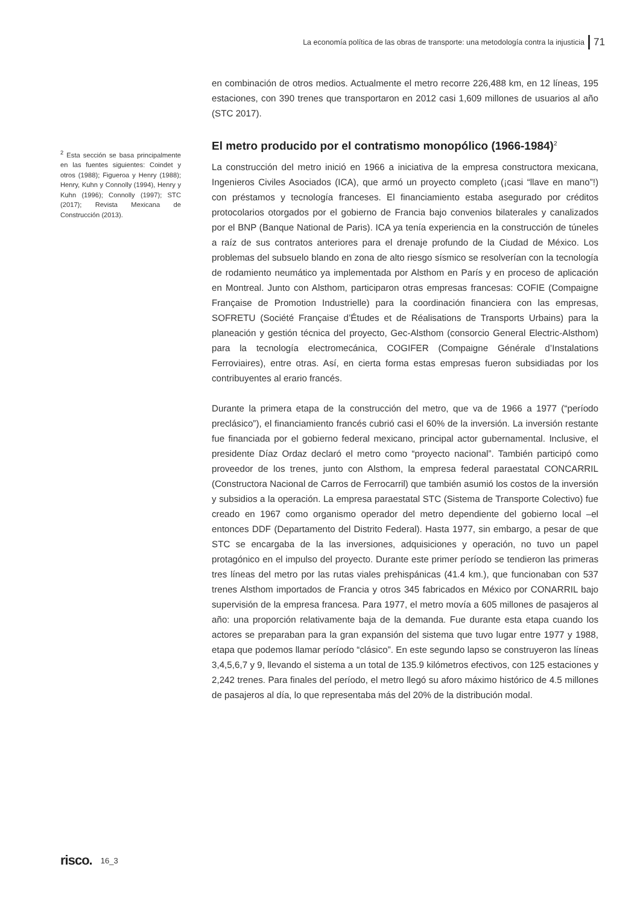La economía política de las obras de transporte: una metodología contra la injusticia 71
<sup>2</sup> Esta sección se basa principalmente en las fuentes siguientes: Coindet y otros (1988); Figueroa y Henry (1988); Henry, Kuhn y Connolly (1994), Henry y Kuhn (1996); Connolly (1997); STC (2017); Revista Mexicana de Construcción (2013).
en combinación de otros medios. Actualmente el metro recorre 226,488 km, en 12 líneas, 195 estaciones, con 390 trenes que transportaron en 2012 casi 1,609 millones de usuarios al año (STC 2017).
El metro producido por el contratismo monopólico (1966-1984)<sup>2</sup>
La construcción del metro inició en 1966 a iniciativa de la empresa constructora mexicana, Ingenieros Civiles Asociados (ICA), que armó un proyecto completo (¡casi “llave en mano”!) con préstamos y tecnología franceses. El financiamiento estaba asegurado por créditos protocolarios otorgados por el gobierno de Francia bajo convenios bilaterales y canalizados por el BNP (Banque National de Paris). ICA ya tenía experiencia en la construcción de túneles a raíz de sus contratos anteriores para el drenaje profundo de la Ciudad de México. Los problemas del subsuelo blando en zona de alto riesgo sísmico se resolverían con la tecnología de rodamiento neumático ya implementada por Alsthom en París y en proceso de aplicación en Montreal. Junto con Alsthom, participaron otras empresas francesas: COFIE (Compaigne Française de Promotion Industrielle) para la coordinación financiera con las empresas, SOFRETU (Société Française d’Études et de Réalisations de Transports Urbains) para la planeación y gestión técnica del proyecto, Gec-Alsthom (consorcio General Electric-Alsthom) para la tecnología electromecánica, COGIFER (Compaigne Générale d’Instalations Ferroviaires), entre otras. Así, en cierta forma estas empresas fueron subsidiadas por los contribuyentes al erario francés.
Durante la primera etapa de la construcción del metro, que va de 1966 a 1977 (“período preclásico”), el financiamiento francés cubrió casi el 60% de la inversión. La inversión restante fue financiada por el gobierno federal mexicano, principal actor gubernamental. Inclusive, el presidente Díaz Ordaz declaró el metro como “proyecto nacional”. También participó como proveedor de los trenes, junto con Alsthom, la empresa federal paraestatal CONCARRIL (Constructora Nacional de Carros de Ferrocarril) que también asumió los costos de la inversión y subsidios a la operación. La empresa paraestatal STC (Sistema de Transporte Colectivo) fue creado en 1967 como organismo operador del metro dependiente del gobierno local –el entonces DDF (Departamento del Distrito Federal). Hasta 1977, sin embargo, a pesar de que STC se encargaba de la las inversiones, adquisiciones y operación, no tuvo un papel protagónico en el impulso del proyecto. Durante este primer período se tendieron las primeras tres líneas del metro por las rutas viales prehispánicas (41.4 km.), que funcionaban con 537 trenes Alsthom importados de Francia y otros 345 fabricados en México por CONARRIL bajo supervisión de la empresa francesa. Para 1977, el metro movía a 605 millones de pasajeros al año: una proporción relativamente baja de la demanda. Fue durante esta etapa cuando los actores se preparaban para la gran expansión del sistema que tuvo lugar entre 1977 y 1988, etapa que podemos llamar período “clásico”. En este segundo lapso se construyeron las líneas 3,4,5,6,7 y 9, llevando el sistema a un total de 135.9 kilómetros efectivos, con 125 estaciones y 2,242 trenes. Para finales del período, el metro llegó su aforo máximo histórico de 4.5 millones de pasajeros al día, lo que representaba más del 20% de la distribución modal.
risco. 16_3